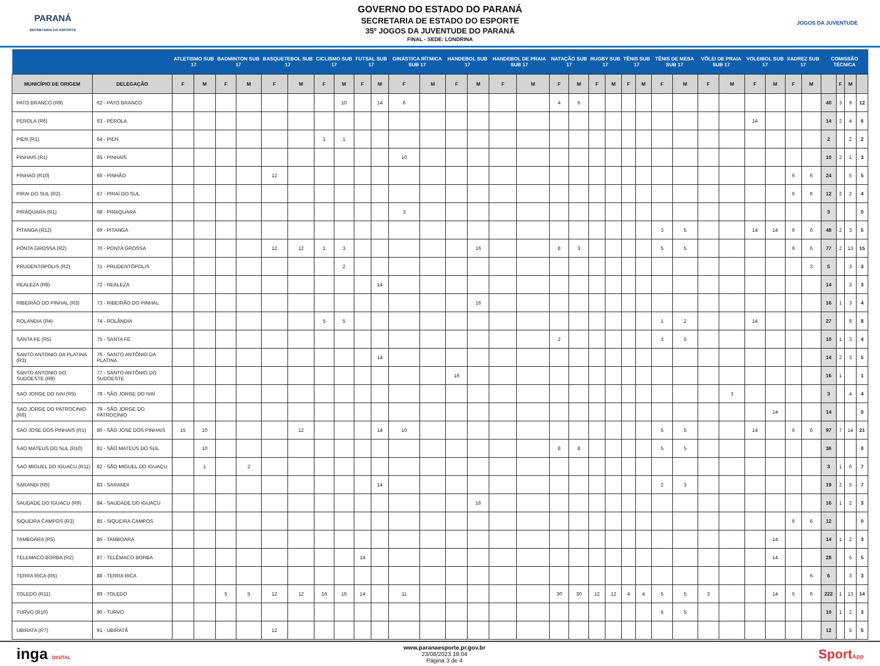PARANÁ
SECRETARIA DO ESPORTE
GOVERNO DO ESTADO DO PARANÁ
SECRETARIA DE ESTADO DO ESPORTE
35º JOGOS DA JUVENTUDE DO PARANÁ
FINAL - SEDE: LONDRINA
JOGOS DA JUVENTUDE
| | | ATLETISMO SUB 17 | | BADMINTON SUB 17 | | BASQUETEBOL SUB 17 | | CICLISMO SUB 17 | | FUTSAL SUB 17 | | GINÁSTICA RÍTMICA SUB 17 | | HANDEBOL SUB 17 | | HANDEBOL DE PRAIA SUB 17 | | NATAÇÃO SUB 17 | | RUGBY SUB 17 | | TÊNIS SUB 17 | | TÊNIS DE MESA SUB 17 | | VÔLEI DE PRAIA SUB 17 | | VOLEIBOL SUB 17 | | XADREZ SUB 17 | | COMISSÃO TÉCNICA | | | |
| --- | --- | --- | --- | --- | --- | --- | --- | --- | --- | --- | --- | --- | --- | --- | --- | --- | --- | --- | --- | --- | --- | --- | --- | --- | --- | --- | --- | --- | --- | --- | --- | --- | --- | --- | --- |
| MUNICÍPIO DE ORIGEM | DELEGAÇÃO | F | M | F | M | F | M | F | M | F | M | F | M | F | M | F | M | F | M | F | M | F | M | F | M | F | M | F | M | F | M | | F | M | |
| PATO BRANCO (R9) | 62 - PATO BRANCO | | | | | | | | 10 | | 14 | 6 | | | | | | 4 | 6 | | | | | | | | | | | | | 40 | 3 | 9 | 12 |
| PEROLA (R6) | 63 - PÉROLA | | | | | | | | | | | | | | | | | | | | | | | | | | | 14 | | | | 14 | 2 | 4 | 6 |
| PIEN (R1) | 64 - PIEN | | | | | | | 1 | 1 | | | | | | | | | | | | | | | | | | | | | | | 2 | | 2 | 2 |
| PINHAIS (R1) | 65 - PINHAIS | | | | | | | | | | | 10 | | | | | | | | | | | | | | | | | | | | 10 | 2 | 1 | 3 |
| PINHAO (R10) | 66 - PINHÃO | | | | | 12 | | | | | | | | | | | | | | | | | | | | | | | | 6 | 6 | 24 | | 5 | 5 |
| PIRAI DO SUL (R2) | 67 - PIRAÍ DO SUL | | | | | | | | | | | | | | | | | | | | | | | | | | | | | 6 | 6 | 12 | 2 | 2 | 4 |
| PIRAQUARA (R1) | 68 - PIRAQUARA | | | | | | | | | | | 3 | | | | | | | | | | | | | | | | | | | | 3 | | | 0 |
| PITANGA (R12) | 69 - PITANGA | | | | | | | | | | | | | | | | | | | | | | | 3 | 5 | | | 14 | 14 | 6 | 6 | 48 | 2 | 3 | 5 |
| PONTA GROSSA (R2) | 70 - PONTA GROSSA | | | | | 12 | 12 | 1 | 3 | | | | | | 16 | | | 8 | 3 | | | | | 5 | 5 | | | | | 6 | 6 | 77 | 2 | 13 | 15 |
| PRUDENTOPOLIS (R2) | 71 - PRUDENTÓPOLIS | | | | | | | | 2 | | | | | | | | | | | | | | | | | | | | | | 3 | 5 | | 3 | 3 |
| REALEZA (R8) | 72 - REALEZA | | | | | | | | | | 14 | | | | | | | | | | | | | | | | | | | | | 14 | | 3 | 3 |
| RIBEIRAO DO PINHAL (R3) | 73 - RIBEIRÃO DO PINHAL | | | | | | | | | | | | | | 16 | | | | | | | | | | | | | | | | | 16 | 1 | 3 | 4 |
| ROLANDIA (R4) | 74 - ROLÂNDIA | | | | | | | 5 | 5 | | | | | | | | | | | | | | | 1 | 2 | | | 14 | | | | 27 | | 8 | 8 |
| SANTA FE (R5) | 75 - SANTA FÉ | | | | | | | | | | | | | | | | | 2 | | | | | | 3 | 5 | | | | | | | 10 | 1 | 3 | 4 |
| SANTO ANTONIO DA PLATINA (R3) | 76 - SANTO ANTÔNIO DA PLATINA | | | | | | | | | | 14 | | | | | | | | | | | | | | | | | | | | | 14 | 2 | 3 | 5 |
| SANTO ANTONIO DO SUDOESTE (R9) | 77 - SANTO ANTÔNIO DO SUDOESTE | | | | | | | | | | | | | 16 | | | | | | | | | | | | | | | | | | 16 | 1 | | 1 |
| SAO JORGE DO IVAI (R5) | 78 - SÃO JORGE DO IVAÍ | | | | | | | | | | | | | | | | | | | | | | | | | | 3 | | | | | 3 | | 4 | 4 |
| SAO JORGE DO PATROCINIO (R6) | 79 - SÃO JORGE DO PATROCÍNIO | | | | | | | | | | | | | | | | | | | | | | | | | | | | 14 | | | 14 | | | 0 |
| SAO JOSE DOS PINHAIS (R1) | 80 - SÃO JOSÉ DOS PINHAIS | 15 | 10 | | | | 12 | | | | 14 | 10 | | | | | | | | | | | | 5 | 5 | | | 14 | | 6 | 6 | 97 | 7 | 14 | 21 |
| SAO MATEUS DO SUL (R10) | 81 - SÃO MATEUS DO SUL | | 10 | | | | | | | | | | | | | | | 8 | 8 | | | | | 5 | 5 | | | | | | | 36 | | | 0 |
| SAO MIGUEL DO IGUACU (R11) | 82 - SÃO MIGUEL DO IGUAÇU | | 1 | | 2 | | | | | | | | | | | | | | | | | | | | | | | | | | | 3 | 1 | 6 | 7 |
| SARANDI (R5) | 83 - SARANDI | | | | | | | | | | 14 | | | | | | | | | | | | | 2 | 3 | | | | | | | 19 | 2 | 5 | 7 |
| SAUDADE DO IGUACU (R9) | 84 - SAUDADE DO IGUAÇU | | | | | | | | | | | | | | 16 | | | | | | | | | | | | | | | | | 16 | 1 | 2 | 3 |
| SIQUEIRA CAMPOS (R3) | 85 - SIQUEIRA CAMPOS | | | | | | | | | | | | | | | | | | | | | | | | | | | | | 6 | 6 | 12 | | | 0 |
| TAMBOARA (R5) | 86 - TAMBOARA | | | | | | | | | | | | | | | | | | | | | | | | | | | | 14 | | | 14 | 1 | 2 | 3 |
| TELEMACO BORBA (R2) | 87 - TELÊMACO BORBA | | | | | | | | | 14 | | | | | | | | | | | | | | | | | | | 14 | | | 28 | | 5 | 5 |
| TERRA RICA (R5) | 88 - TERRA RICA | | | | | | | | | | | | | | | | | | | | | | | | | | | | | | 6 | 6 | | 3 | 3 |
| TOLEDO (R11) | 89 - TOLEDO | | | 5 | 5 | 12 | 12 | 16 | 16 | 14 | | 11 | | | | | | 30 | 30 | 12 | 12 | 4 | 4 | 5 | 5 | 3 | | | 14 | 6 | 6 | 222 | 1 | 13 | 14 |
| TURVO (R10) | 90 - TURVO | | | | | | | | | | | | | | | | | | | | | | | 5 | 5 | | | | | | | 10 | 1 | 2 | 3 |
| UBIRATA (R7) | 91 - UBIRATÃ | | | | | 12 | | | | | | | | | | | | | | | | | | | | | | | | | | 12 | | 5 | 5 |
inga DIGITAL
www.paranaesporte.pr.gov.br
23/08/2023 18:04
Página 3 de 4
SportApp